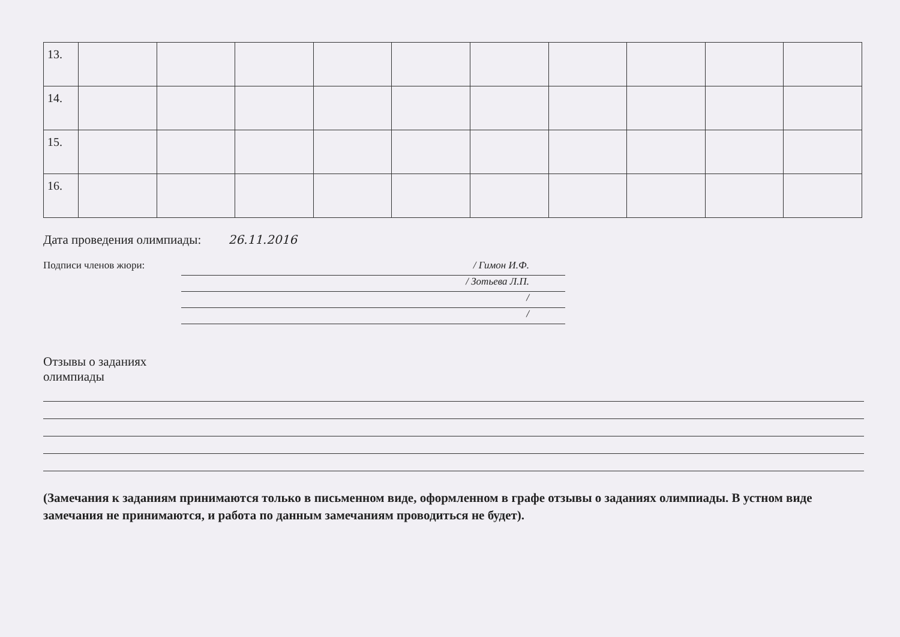| 13. | | | | | | | | | | |
| 14. | | | | | | | | | | |
| 15. | | | | | | | | | | |
| 16. | | | | | | | | | | |
Дата проведения олимпиады: 26.11.2016
Подписи членов жюри:
/ Гимон И.Ф.
/ Зотьева Л.П.
/
/
Отзывы о заданиях
олимпиады
(Замечания к заданиям принимаются только в письменном виде, оформленном в графе отзывы о заданиях олимпиады. В устном виде замечания не принимаются, и работа по данным замечаниям проводиться не будет).